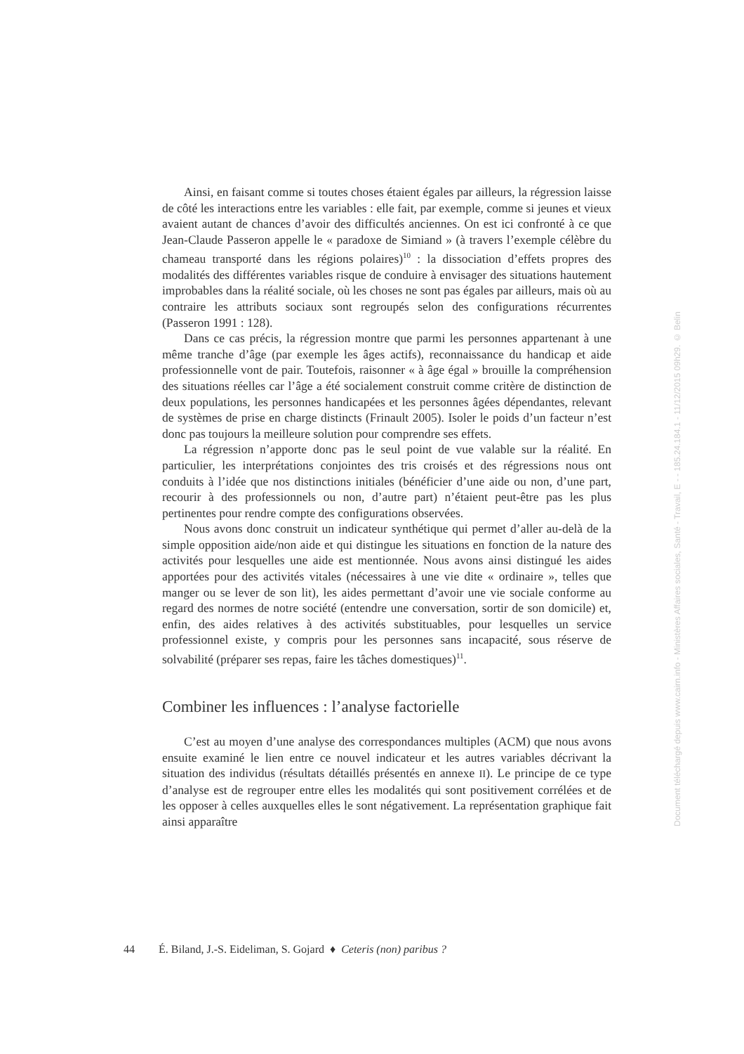Ainsi, en faisant comme si toutes choses étaient égales par ailleurs, la régression laisse de côté les interactions entre les variables : elle fait, par exemple, comme si jeunes et vieux avaient autant de chances d’avoir des difficultés anciennes. On est ici confronté à ce que Jean-Claude Passeron appelle le « paradoxe de Simiand » (à travers l’exemple célèbre du chameau transporté dans les régions polaires)<sup>10</sup> : la dissociation d’effets propres des modalités des différentes variables risque de conduire à envisager des situations hautement improbables dans la réalité sociale, où les choses ne sont pas égales par ailleurs, mais où au contraire les attributs sociaux sont regroupés selon des configurations récurrentes (Passeron 1991 : 128).
Dans ce cas précis, la régression montre que parmi les personnes appartenant à une même tranche d’âge (par exemple les âges actifs), reconnaissance du handicap et aide professionnelle vont de pair. Toutefois, raisonner « à âge égal » brouille la compréhension des situations réelles car l’âge a été socialement construit comme critère de distinction de deux populations, les personnes handicapées et les personnes âgées dépendantes, relevant de systèmes de prise en charge distincts (Frinault 2005). Isoler le poids d’un facteur n’est donc pas toujours la meilleure solution pour comprendre ses effets.
La régression n’apporte donc pas le seul point de vue valable sur la réalité. En particulier, les interprétations conjointes des tris croisés et des régressions nous ont conduits à l’idée que nos distinctions initiales (bénéficier d’une aide ou non, d’une part, recourir à des professionnels ou non, d’autre part) n’étaient peut-être pas les plus pertinentes pour rendre compte des configurations observées.
Nous avons donc construit un indicateur synthétique qui permet d’aller au-delà de la simple opposition aide/non aide et qui distingue les situations en fonction de la nature des activités pour lesquelles une aide est mentionnée. Nous avons ainsi distingué les aides apportées pour des activités vitales (nécessaires à une vie dite « ordinaire », telles que manger ou se lever de son lit), les aides permettant d’avoir une vie sociale conforme au regard des normes de notre société (entendre une conversation, sortir de son domicile) et, enfin, des aides relatives à des activités substituables, pour lesquelles un service professionnel existe, y compris pour les personnes sans incapacité, sous réserve de solvabilité (préparer ses repas, faire les tâches domestiques)<sup>11</sup>.
Combiner les influences : l’analyse factorielle
C’est au moyen d’une analyse des correspondances multiples (ACM) que nous avons ensuite examiné le lien entre ce nouvel indicateur et les autres variables décrivant la situation des individus (résultats détaillés présentés en annexe II). Le principe de ce type d’analyse est de regrouper entre elles les modalités qui sont positivement corrélées et de les opposer à celles auxquelles elles le sont négativement. La représentation graphique fait ainsi apparaître
44 É. Biland, J.-S. Eideliman, S. Gojard ♦ Ceteris (non) paribus ?
Document téléchargé depuis www.cairn.info - Ministères Affaires sociales, Santé - Travail, E - - 185.24.184.1 - 11/12/2015 09h29. © Belin